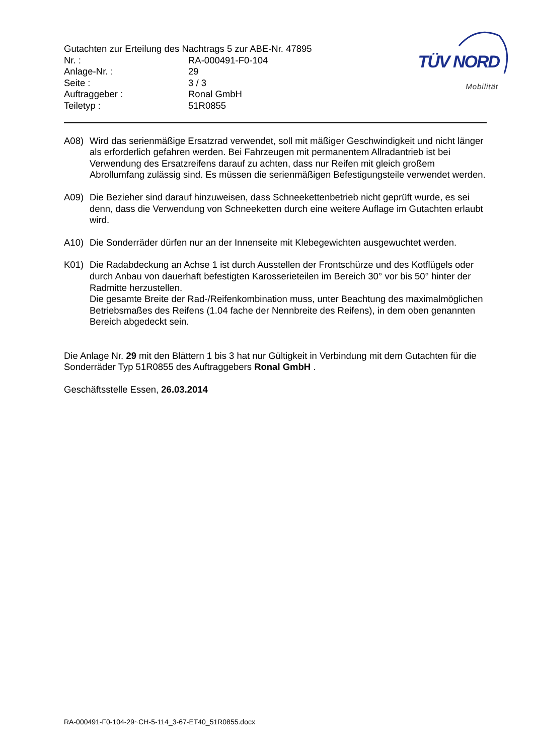Gutachten zur Erteilung des Nachtrags 5 zur ABE-Nr. 47895
| Nr. : | RA-000491-F0-104 |
| Anlage-Nr. : | 29 |
| Seite : | 3 / 3 |
| Auftraggeber : | Ronal GmbH |
| Teiletyp : | 51R0855 |
TÜV NORD
Mobilität
A08) Wird das serienmäßige Ersatzrad verwendet, soll mit mäßiger Geschwindigkeit und nicht länger als erforderlich gefahren werden. Bei Fahrzeugen mit permanentem Allradantrieb ist bei Verwendung des Ersatzreifens darauf zu achten, dass nur Reifen mit gleich großem Abrollumfang zulässig sind. Es müssen die serienmäßigen Befestigungsteile verwendet werden.
A09) Die Bezieher sind darauf hinzuweisen, dass Schneekettenbetrieb nicht geprüft wurde, es sei denn, dass die Verwendung von Schneeketten durch eine weitere Auflage im Gutachten erlaubt wird.
A10) Die Sonderräder dürfen nur an der Innenseite mit Klebegewichten ausgewuchtet werden.
K01) Die Radabdeckung an Achse 1 ist durch Ausstellen der Frontschürze und des Kotflügels oder durch Anbau von dauerhaft befestigten Karosserieteilen im Bereich 30° vor bis 50° hinter der Radmitte herzustellen.
Die gesamte Breite der Rad-/Reifenkombination muss, unter Beachtung des maximalmöglichen Betriebsmaßes des Reifens (1.04 fache der Nennbreite des Reifens), in dem oben genannten Bereich abgedeckt sein.
Die Anlage Nr. 29 mit den Blättern 1 bis 3 hat nur Gültigkeit in Verbindung mit dem Gutachten für die Sonderräder Typ 51R0855 des Auftraggebers Ronal GmbH .
Geschäftsstelle Essen, 26.03.2014
RA-000491-F0-104-29~CH-5-114_3-67-ET40_51R0855.docx